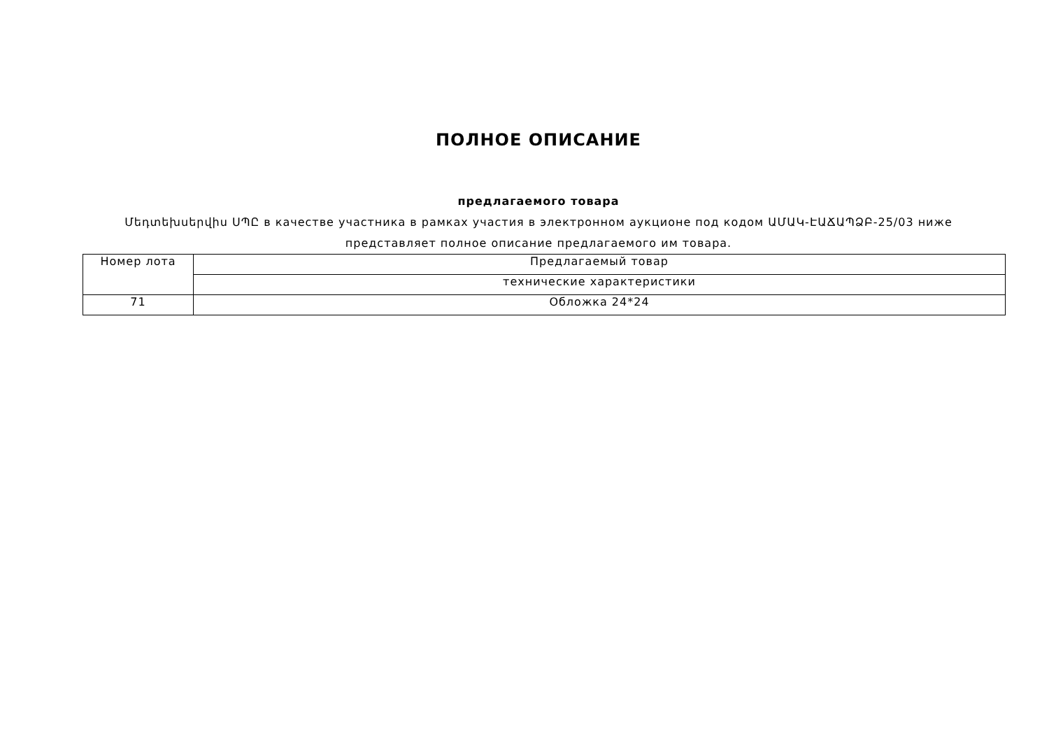ПОЛНОЕ ОПИСАНИЕ
предлагаемого товара
Մեդտեխսերվիս ՍՊԸ в качестве участника в рамках участия в электронном аукционе под кодом ԱՄԱԿ-ԷԱՃԱՊՁԲ-25/03 ниже представляет полное описание предлагаемого им товара.
| Номер лота | Предлагаемый товар |
| | технические характеристики |
| 71 | Обложка 24*24 |